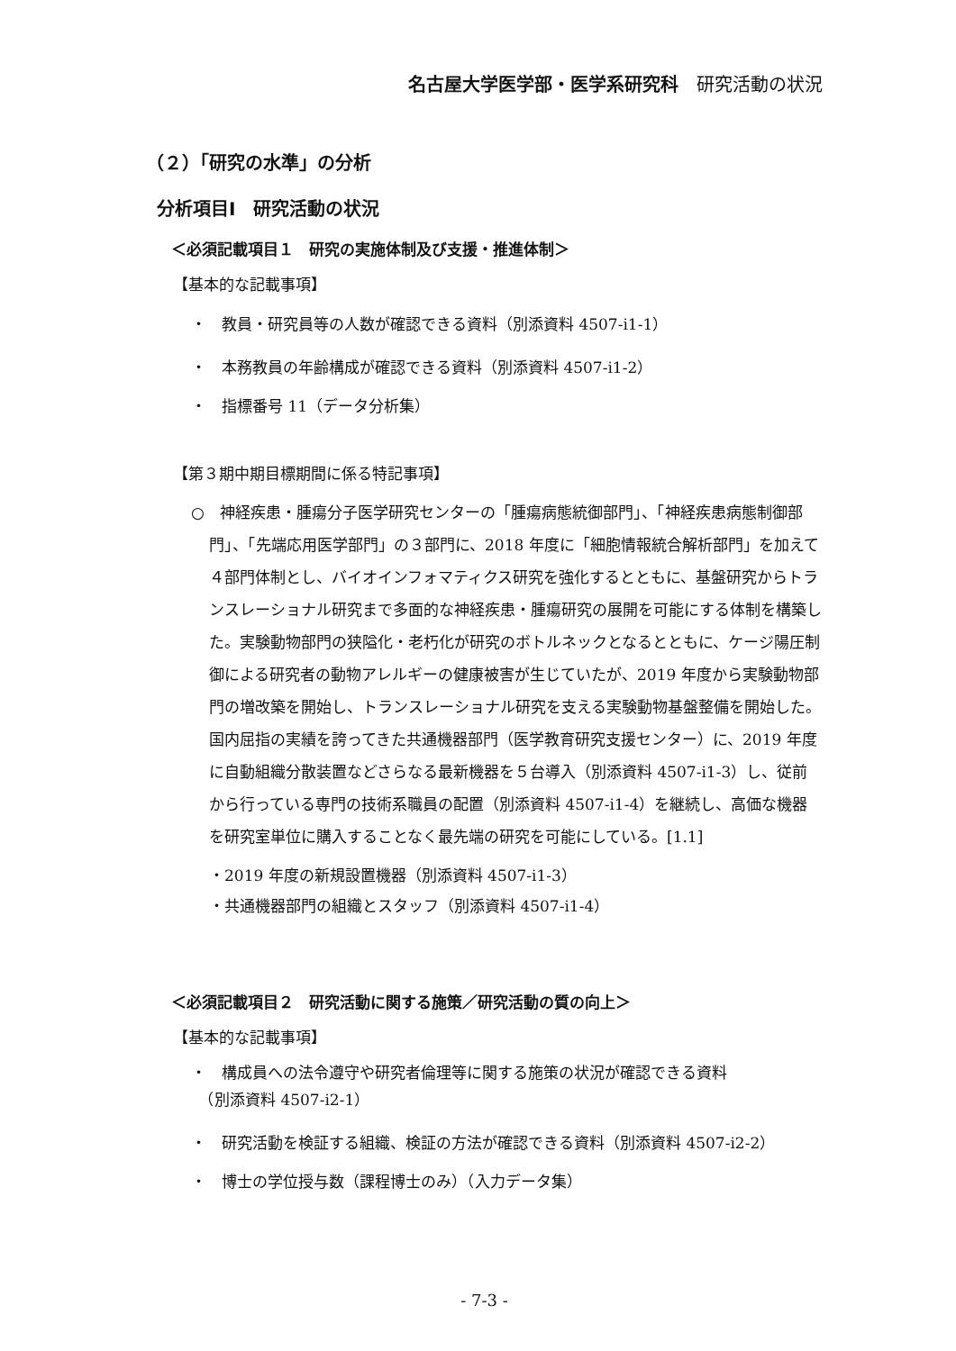名古屋大学医学部・医学系研究科　研究活動の状況
（２）「研究の水準」の分析
分析項目Ⅰ　研究活動の状況
＜必須記載項目１　研究の実施体制及び支援・推進体制＞
【基本的な記載事項】
・　教員・研究員等の人数が確認できる資料（別添資料 4507-i1-1）
・　本務教員の年齢構成が確認できる資料（別添資料 4507-i1-2）
・　指標番号 11（データ分析集）
【第３期中期目標期間に係る特記事項】
○　神経疾患・腫瘍分子医学研究センターの「腫瘍病態統御部門」、「神経疾患病態制御部門」、「先端応用医学部門」の３部門に、2018 年度に「細胞情報統合解析部門」を加えて４部門体制とし、バイオインフォマティクス研究を強化するとともに、基盤研究からトランスレーショナル研究まで多面的な神経疾患・腫瘍研究の展開を可能にする体制を構築した。実験動物部門の狭隘化・老朽化が研究のボトルネックとなるとともに、ケージ陽圧制御による研究者の動物アレルギーの健康被害が生じていたが、2019 年度から実験動物部門の増改築を開始し、トランスレーショナル研究を支える実験動物基盤整備を開始した。国内屈指の実績を誇ってきた共通機器部門（医学教育研究支援センター）に、2019 年度に自動組織分散装置などさらなる最新機器を５台導入（別添資料 4507-i1-3）し、従前から行っている専門の技術系職員の配置（別添資料 4507-i1-4）を継続し、高価な機器を研究室単位に購入することなく最先端の研究を可能にしている。[1.1]
・2019 年度の新規設置機器（別添資料 4507-i1-3）
・共通機器部門の組織とスタッフ（別添資料 4507-i1-4）
＜必須記載項目２　研究活動に関する施策／研究活動の質の向上＞
【基本的な記載事項】
・　構成員への法令遵守や研究者倫理等に関する施策の状況が確認できる資料
　（別添資料 4507-i2-1）
・　研究活動を検証する組織、検証の方法が確認できる資料（別添資料 4507-i2-2）
・　博士の学位授与数（課程博士のみ）（入力データ集）
- 7-3 -